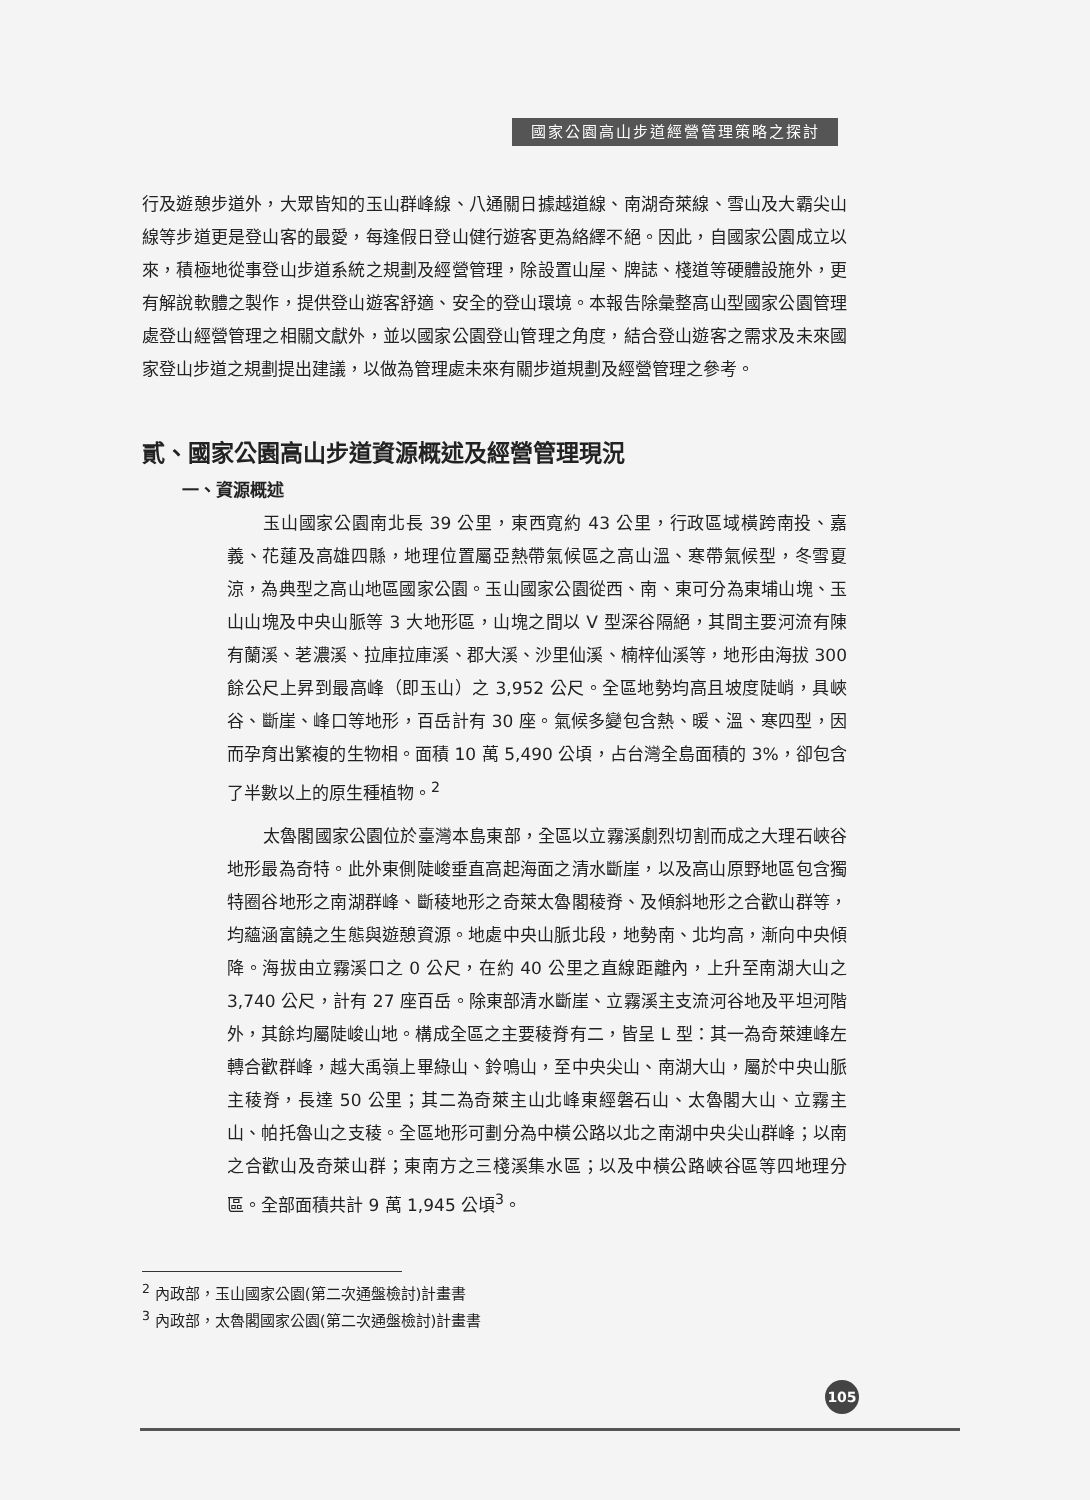國家公園高山步道經營管理策略之探討
行及遊憩步道外，大眾皆知的玉山群峰線、八通關日據越道線、南湖奇萊線、雪山及大霸尖山線等步道更是登山客的最愛，每逢假日登山健行遊客更為絡繹不絕。因此，自國家公園成立以來，積極地從事登山步道系統之規劃及經營管理，除設置山屋、牌誌、棧道等硬體設施外，更有解說軟體之製作，提供登山遊客舒適、安全的登山環境。本報告除彙整高山型國家公園管理處登山經營管理之相關文獻外，並以國家公園登山管理之角度，結合登山遊客之需求及未來國家登山步道之規劃提出建議，以做為管理處未來有關步道規劃及經營管理之參考。
貳、國家公園高山步道資源概述及經營管理現況
一、資源概述
玉山國家公園南北長 39 公里，東西寬約 43 公里，行政區域橫跨南投、嘉義、花蓮及高雄四縣，地理位置屬亞熱帶氣候區之高山溫、寒帶氣候型，冬雪夏涼，為典型之高山地區國家公園。玉山國家公園從西、南、東可分為東埔山塊、玉山山塊及中央山脈等 3 大地形區，山塊之間以 V 型深谷隔絕，其間主要河流有陳有蘭溪、荖濃溪、拉庫拉庫溪、郡大溪、沙里仙溪、楠梓仙溪等，地形由海拔 300 餘公尺上昇到最高峰（即玉山）之 3,952 公尺。全區地勢均高且坡度陡峭，具峽谷、斷崖、峰口等地形，百岳計有 30 座。氣候多變包含熱、暖、溫、寒四型，因而孕育出繁複的生物相。面積 10 萬 5,490 公頃，占台灣全島面積的 3%，卻包含了半數以上的原生種植物。<sup>2</sup>
太魯閣國家公園位於臺灣本島東部，全區以立霧溪劇烈切割而成之大理石峽谷地形最為奇特。此外東側陡峻垂直高起海面之清水斷崖，以及高山原野地區包含獨特圈谷地形之南湖群峰、斷稜地形之奇萊太魯閣稜脊、及傾斜地形之合歡山群等，均蘊涵富饒之生態與遊憩資源。地處中央山脈北段，地勢南、北均高，漸向中央傾降。海拔由立霧溪口之 0 公尺，在約 40 公里之直線距離內，上升至南湖大山之 3,740 公尺，計有 27 座百岳。除東部清水斷崖、立霧溪主支流河谷地及平坦河階外，其餘均屬陡峻山地。構成全區之主要稜脊有二，皆呈 L 型：其一為奇萊連峰左轉合歡群峰，越大禹嶺上畢綠山、鈴鳴山，至中央尖山、南湖大山，屬於中央山脈主稜脊，長達 50 公里；其二為奇萊主山北峰東經磐石山、太魯閣大山、立霧主山、帕托魯山之支稜。全區地形可劃分為中橫公路以北之南湖中央尖山群峰；以南之合歡山及奇萊山群；東南方之三棧溪集水區；以及中橫公路峽谷區等四地理分區。全部面積共計 9 萬 1,945 公頃<sup>3</sup>。
<sup>2</sup> 內政部，玉山國家公園(第二次通盤檢討)計畫書
<sup>3</sup> 內政部，太魯閣國家公園(第二次通盤檢討)計畫書
105